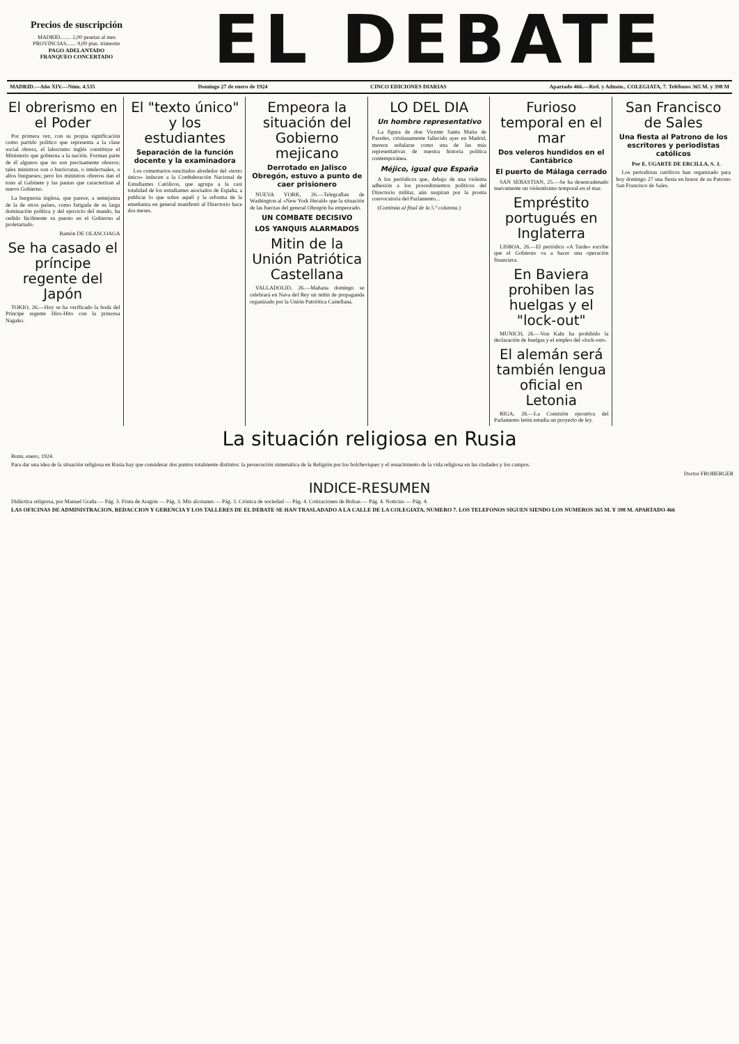Precios de suscripción
MADRID........ 2,00 pesetas al mes
PROVINCIAS....... 9,00 ptas. trimestre
PAGO ADELANTADO
FRANQUEO CONCERTADO
EL DEBATE
MADRID.—Año XIV.—Núm. 4.535 Domingo 27 de enero de 1924 CINCO EDICIONES DIARIAS Apartado 466.—Red. y Admón., COLEGIATA, 7. Teléfonos 365 M. y 398 M
El obrerismo en el Poder
Por primera vez, con su propia significación como partido político que representa a la clase social obrera, el laborismo inglés constituye el Ministerio que gobierna a la nación. Forman parte de él algunos que no son precisamente obreros; tales ministros son o burócratas, o intelectuales, o altos burgueses; pero los ministros obreros dan el tono al Gabinete y las pautas que caracterizan al nuevo Gobierno.
La burguesía inglesa, que parece, a semejanza de la de otros países, como fatigada de su larga dominación política y del ejercicio del mando, ha cedido fácilmente su puesto en el Gobierno al proletariado.
Ramón DE OLASCOAGA
Se ha casado el príncipe regente del Japón
TOKIO, 26.—Hoy se ha verificado la boda del Príncipe regente Hiro-Hito con la princesa Nagako.
El "texto único" y los estudiantes
Separación de la función docente y la examinadora
Los comentarios suscitados alrededor del «texto único» inducen a la Confederación Nacional de Estudiantes Católicos, que agrupa a la casi totalidad de los estudiantes asociados de España, a publicar lo que sobre aquél y la reforma de la enseñanza en general manifestó al Directorio hace dos meses.
Empeora la situación del Gobierno mejicano
Derrotado en Jalisco Obregón, estuvo a punto de caer prisionero
NUEVA YORK, 26.—Telegrafían de Washington al «New York Herald» que la situación de las fuerzas del general Obregón ha empeorado.
UN COMBATE DECISIVO
LOS YANQUIS ALARMADOS
Mitin de la Unión Patriótica Castellana
VALLADOLID, 26.—Mañana domingo se celebrará en Nava del Rey un mitin de propaganda organizado por la Unión Patriótica Castellana.
LO DEL DIA
Un hombre representativo
La figura de don Vicente Santa María de Paredes, cristianamente fallecido ayer en Madrid, merece señalarse como una de las más representativas de nuestra historia política contemporánea.
Méjico, igual que España
A los periódicos que, debajo de una violenta adhesión a los procedimientos políticos del Directorio militar, aún suspiran por la pronta convocatoria del Parlamento...
(Continúa al final de la 5.ª columna.)
Furioso temporal en el mar
Dos veleros hundidos en el Cantábrico
El puerto de Málaga cerrado
SAN SEBASTIAN, 25.—Se ha desencadenado nuevamente un violentísimo temporal en el mar.
Empréstito portugués en Inglaterra
LISBOA, 26.—El periódico «A Tarde» escribe que el Gobierno va a hacer una operación financiera.
En Baviera prohiben las huelgas y el "lock-out"
MUNICH, 26.—Von Kahr ha prohibido la declaración de huelgas y el empleo del «lock-out».
El alemán será también lengua oficial en Letonia
RIGA, 26.—La Comisión ejecutiva del Parlamento letón estudia un proyecto de ley.
San Francisco de Sales
Una fiesta al Patrono de los escritores y periodistas católicos
Por E. UGARTE DE ERCILLA, S. J.
Los periodistas católicos han organizado para hoy domingo 27 una fiesta en honor de su Patrono San Francisco de Sales.
La situación religiosa en Rusia
Bonn, enero, 1924.
Para dar una idea de la situación religiosa en Rusia hay que considerar dos puntos totalmente distintos: la persecución sistemática de la Religión por los bolcheviques y el renacimiento de la vida religiosa en las ciudades y los campos.
Doctor FROBERGER
INDICE-RESUMEN
Didáctica religiosa, por Manuel Graña — Pág. 3. Fruta de Aragón — Pág. 3. Mis alcotanes — Pág. 3. Crónica de sociedad — Pág. 4. Cotizaciones de Bolsas — Pág. 4. Noticias — Pág. 4.
LAS OFICINAS DE ADMINISTRACION, REDACCION Y GERENCIA Y LOS TALLERES DE EL DEBATE SE HAN TRASLADADO A LA CALLE DE LA COLEGIATA, NUMERO 7. LOS TELEFONOS SIGUEN SIENDO LOS NUMEROS 365 M. Y 398 M. APARTADO 466